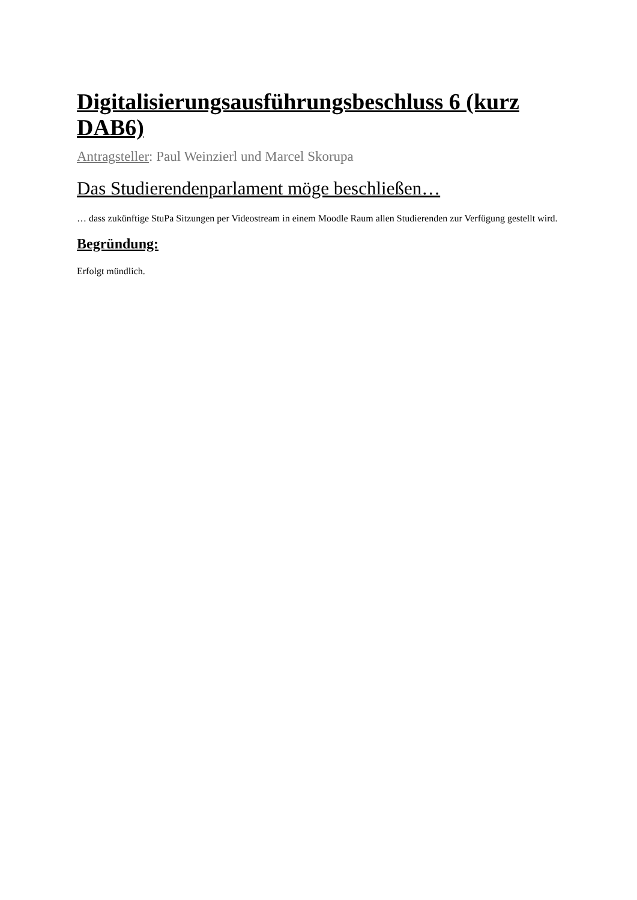Digitalisierungsausführungsbeschluss 6 (kurz DAB6)
Antragsteller: Paul Weinzierl und Marcel Skorupa
Das Studierendenparlament möge beschließen…
… dass zukünftige StuPa Sitzungen per Videostream in einem Moodle Raum allen Studierenden zur Verfügung gestellt wird.
Begründung:
Erfolgt mündlich.